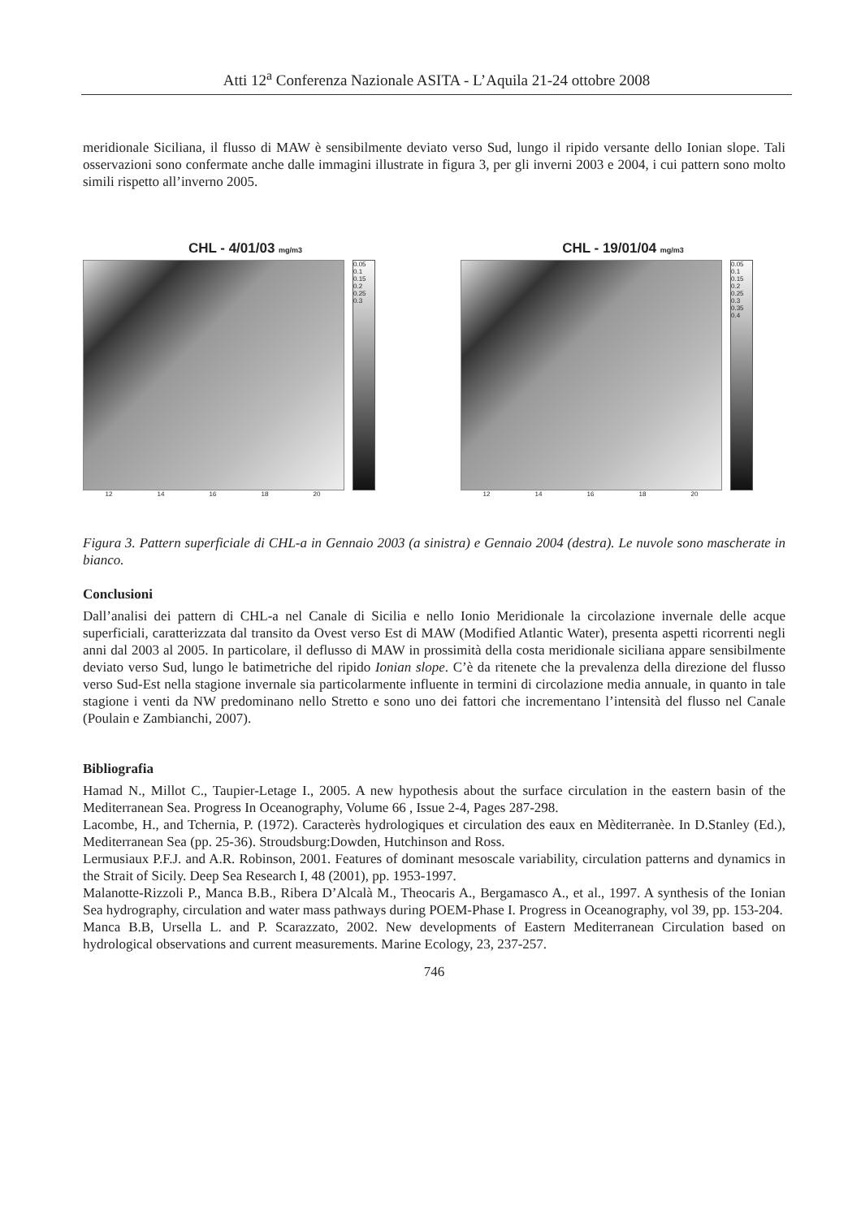Atti 12<sup>a</sup> Conferenza Nazionale ASITA - L’Aquila 21-24 ottobre 2008
meridionale Siciliana, il flusso di MAW è sensibilmente deviato verso Sud, lungo il ripido versante dello Ionian slope. Tali osservazioni sono confermate anche dalle immagini illustrate in figura 3, per gli inverni 2003 e 2004, i cui pattern sono molto simili rispetto all’inverno 2005.
CHL - 4/01/03 mg/m3
0.05 0.1 0.15 0.2 0.25 0.3
12 14 16 18 20
CHL - 19/01/04 mg/m3
0.05 0.1 0.15 0.2 0.25 0.3 0.35 0.4
12 14 16 18 20
Figura 3. Pattern superficiale di CHL-a in Gennaio 2003 (a sinistra) e Gennaio 2004 (destra). Le nuvole sono mascherate in bianco.
Conclusioni
Dall’analisi dei pattern di CHL-a nel Canale di Sicilia e nello Ionio Meridionale la circolazione invernale delle acque superficiali, caratterizzata dal transito da Ovest verso Est di MAW (Modified Atlantic Water), presenta aspetti ricorrenti negli anni dal 2003 al 2005. In particolare, il deflusso di MAW in prossimità della costa meridionale siciliana appare sensibilmente deviato verso Sud, lungo le batimetriche del ripido Ionian slope. C’è da ritenete che la prevalenza della direzione del flusso verso Sud-Est nella stagione invernale sia particolarmente influente in termini di circolazione media annuale, in quanto in tale stagione i venti da NW predominano nello Stretto e sono uno dei fattori che incrementano l’intensità del flusso nel Canale (Poulain e Zambianchi, 2007).
Bibliografia
Hamad N., Millot C., Taupier-Letage I., 2005. A new hypothesis about the surface circulation in the eastern basin of the Mediterranean Sea. Progress In Oceanography, Volume 66 , Issue 2-4, Pages 287-298.
Lacombe, H., and Tchernia, P. (1972). Caracterès hydrologiques et circulation des eaux en Mèditerranèe. In D.Stanley (Ed.), Mediterranean Sea (pp. 25-36). Stroudsburg:Dowden, Hutchinson and Ross.
Lermusiaux P.F.J. and A.R. Robinson, 2001. Features of dominant mesoscale variability, circulation patterns and dynamics in the Strait of Sicily. Deep Sea Research I, 48 (2001), pp. 1953-1997.
Malanotte-Rizzoli P., Manca B.B., Ribera D’Alcalà M., Theocaris A., Bergamasco A., et al., 1997. A synthesis of the Ionian Sea hydrography, circulation and water mass pathways during POEM-Phase I. Progress in Oceanography, vol 39, pp. 153-204.
Manca B.B, Ursella L. and P. Scarazzato, 2002. New developments of Eastern Mediterranean Circulation based on hydrological observations and current measurements. Marine Ecology, 23, 237-257.
746